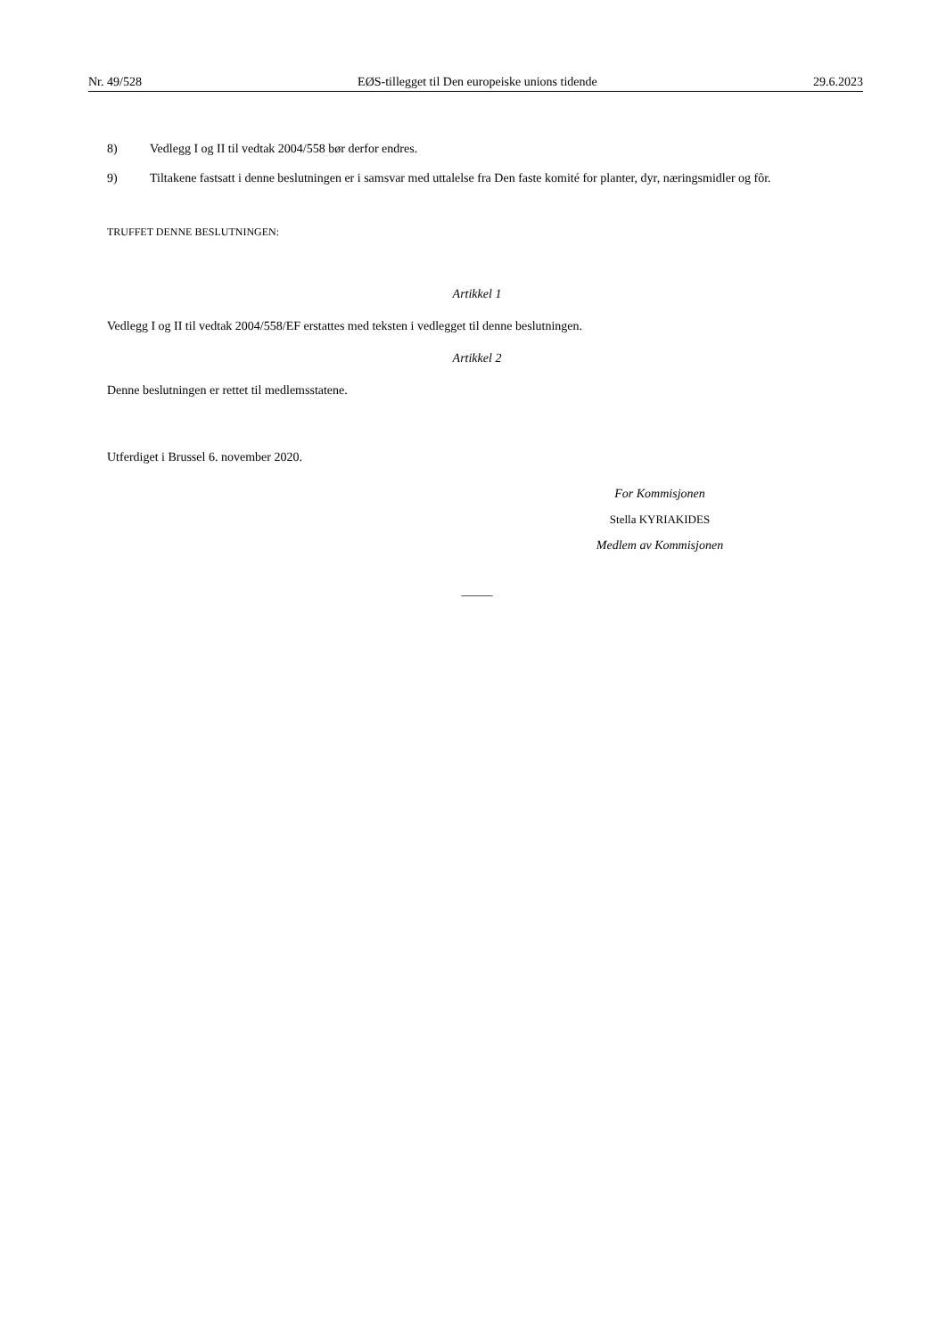Nr. 49/528 EØS-tillegget til Den europeiske unions tidende 29.6.2023
8) Vedlegg I og II til vedtak 2004/558 bør derfor endres.
9) Tiltakene fastsatt i denne beslutningen er i samsvar med uttalelse fra Den faste komité for planter, dyr, næringsmidler og fôr.
TRUFFET DENNE BESLUTNINGEN:
Artikkel 1
Vedlegg I og II til vedtak 2004/558/EF erstattes med teksten i vedlegget til denne beslutningen.
Artikkel 2
Denne beslutningen er rettet til medlemsstatene.
Utferdiget i Brussel 6. november 2020.
For Kommisjonen
Stella KYRIAKIDES
Medlem av Kommisjonen
_____